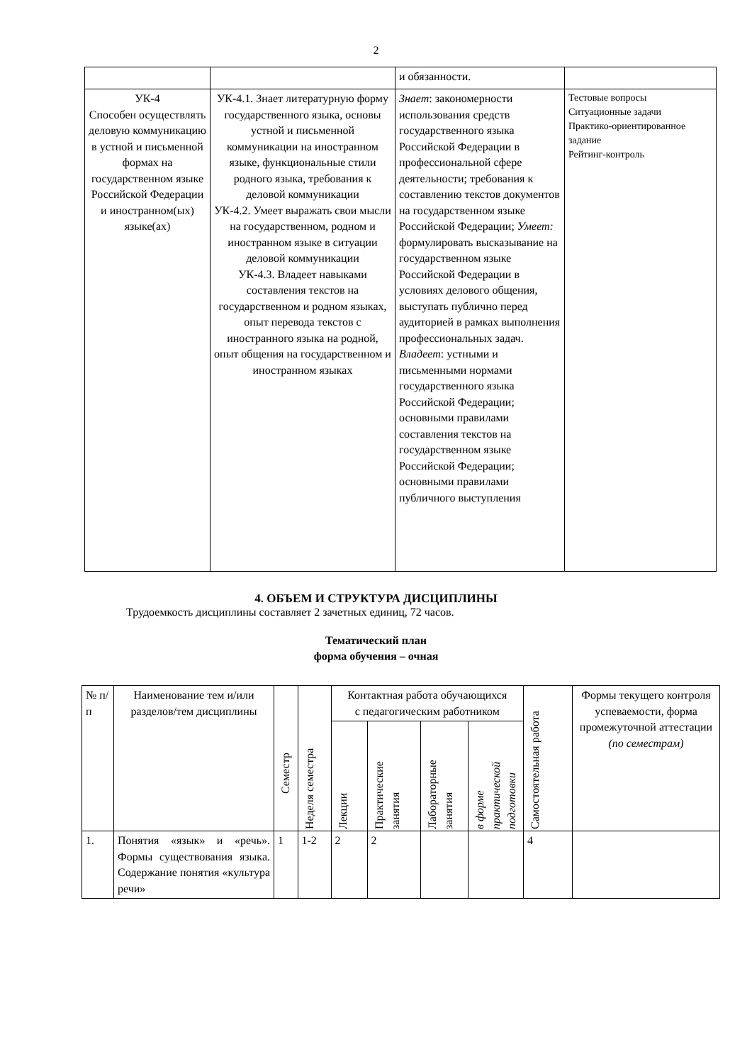2
| | | и обязанности. | |
| УК-4 Способен осуществлять деловую коммуникацию в устной и письменной формах на государственном языке Российской Федерации и иностранном(ых) языке(ах) | УК-4.1. Знает литературную форму государственного языка, основы устной и письменной коммуникации на иностранном языке, функциональные стили родного языка, требования к деловой коммуникации УК-4.2. Умеет выражать свои мысли на государственном, родном и иностранном языке в ситуации деловой коммуникации УК-4.3. Владеет навыками составления текстов на государственном и родном языках, опыт перевода текстов с иностранного языка на родной, опыт общения на государственном и иностранном языках | Знает : закономерности использования средств государственного языка Российской Федерации в профессиональной сфере деятельности; требования к составлению текстов документов на государственном языке Российской Федерации; Умеет: формулировать высказывание на государственном языке Российской Федерации в условиях делового общения, выступать публично перед аудиторией в рамках выполнения профессиональных задач. Владеет : устными и письменными нормами государственного языка Российской Федерации; основными правилами составления текстов на государственном языке Российской Федерации; основными правилами публичного выступления | Тестовые вопросы Ситуационные задачи Практико-ориентированное задание Рейтинг-контроль |
4. ОБЪЕМ И СТРУКТУРА ДИСЦИПЛИНЫ
Трудоемкость дисциплины составляет 2 зачетных единиц, 72 часов.
Тематический план
форма обучения – очная
| № п/п | Наименование тем и/или разделов/тем дисциплины | Семестр | Неделя семестра | Контактная работа обучающихся с педагогическим работником | | | | Самостоятельная работа | Формы текущего контроля успеваемости, форма промежуточной аттестации (по семестрам) |
| --- | --- | --- | --- | --- | --- | --- | --- | --- | --- |
| | | | | Лекции | Практические занятия | Лабораторные занятия | в форме практической подготовки | | |
| 1. | Понятия «язык» и «речь». Формы существования языка. Содержание понятия «культура речи» | 1 | 1-2 | 2 | 2 | | | 4 | |